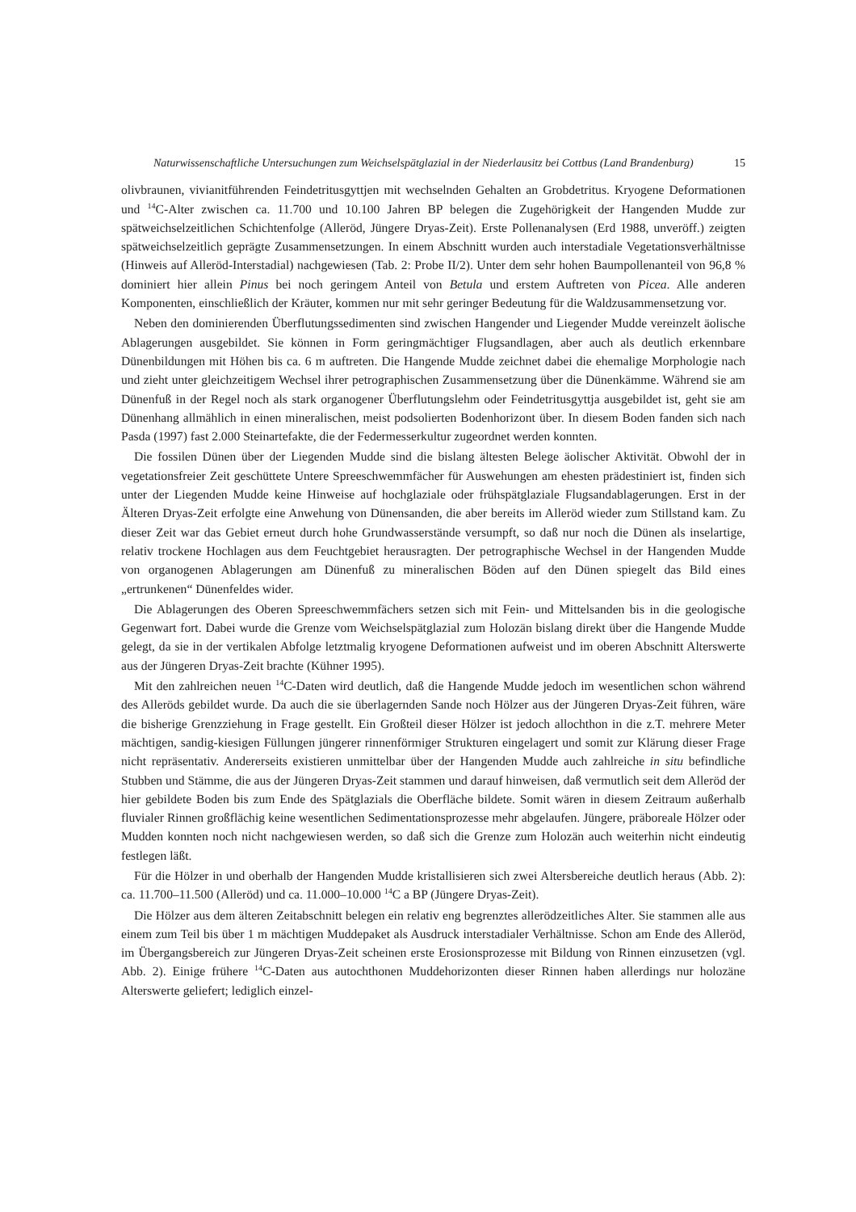Naturwissenschaftliche Untersuchungen zum Weichselspätglazial in der Niederlausitz bei Cottbus (Land Brandenburg) 15
olivbraunen, vivianitführenden Feindetritusgyttjen mit wechselnden Gehalten an Grobdetritus. Kryogene Deformationen und <sup>14</sup>C-Alter zwischen ca. 11.700 und 10.100 Jahren BP belegen die Zugehörigkeit der Hangenden Mudde zur spätweichselzeitlichen Schichtenfolge (Alleröd, Jüngere Dryas-Zeit). Erste Pollenanalysen (Erd 1988, unveröff.) zeigten spätweichselzeitlich geprägte Zusammensetzungen. In einem Abschnitt wurden auch interstadiale Vegetationsverhältnisse (Hinweis auf Alleröd-Interstadial) nachgewiesen (Tab. 2: Probe II/2). Unter dem sehr hohen Baumpollenanteil von 96,8 % dominiert hier allein Pinus bei noch geringem Anteil von Betula und erstem Auftreten von Picea. Alle anderen Komponenten, einschließlich der Kräuter, kommen nur mit sehr geringer Bedeutung für die Waldzusammensetzung vor.
Neben den dominierenden Überflutungssedimenten sind zwischen Hangender und Liegender Mudde vereinzelt äolische Ablagerungen ausgebildet. Sie können in Form geringmächtiger Flugsandlagen, aber auch als deutlich erkennbare Dünenbildungen mit Höhen bis ca. 6 m auftreten. Die Hangende Mudde zeichnet dabei die ehemalige Morphologie nach und zieht unter gleichzeitigem Wechsel ihrer petrographischen Zusammensetzung über die Dünenkämme. Während sie am Dünenfuß in der Regel noch als stark organogener Überflutungslehm oder Feindetritusgyttja ausgebildet ist, geht sie am Dünenhang allmählich in einen mineralischen, meist podsolierten Bodenhorizont über. In diesem Boden fanden sich nach Pasda (1997) fast 2.000 Steinartefakte, die der Federmesserkultur zugeordnet werden konnten.
Die fossilen Dünen über der Liegenden Mudde sind die bislang ältesten Belege äolischer Aktivität. Obwohl der in vegetationsfreier Zeit geschüttete Untere Spreeschwemmfächer für Auswehungen am ehesten prädestiniert ist, finden sich unter der Liegenden Mudde keine Hinweise auf hochglaziale oder frühspätglaziale Flugsandablagerungen. Erst in der Älteren Dryas-Zeit erfolgte eine Anwehung von Dünensanden, die aber bereits im Alleröd wieder zum Stillstand kam. Zu dieser Zeit war das Gebiet erneut durch hohe Grundwasserstände versumpft, so daß nur noch die Dünen als inselartige, relativ trockene Hochlagen aus dem Feuchtgebiet herausragten. Der petrographische Wechsel in der Hangenden Mudde von organogenen Ablagerungen am Dünenfuß zu mineralischen Böden auf den Dünen spiegelt das Bild eines „ertrunkenen“ Dünenfeldes wider.
Die Ablagerungen des Oberen Spreeschwemmfächers setzen sich mit Fein- und Mittelsanden bis in die geologische Gegenwart fort. Dabei wurde die Grenze vom Weichselspätglazial zum Holozän bislang direkt über die Hangende Mudde gelegt, da sie in der vertikalen Abfolge letztmalig kryogene Deformationen aufweist und im oberen Abschnitt Alterswerte aus der Jüngeren Dryas-Zeit brachte (Kühner 1995).
Mit den zahlreichen neuen <sup>14</sup>C-Daten wird deutlich, daß die Hangende Mudde jedoch im wesentlichen schon während des Alleröds gebildet wurde. Da auch die sie überlagernden Sande noch Hölzer aus der Jüngeren Dryas-Zeit führen, wäre die bisherige Grenzziehung in Frage gestellt. Ein Großteil dieser Hölzer ist jedoch allochthon in die z.T. mehrere Meter mächtigen, sandig-kiesigen Füllungen jüngerer rinnenförmiger Strukturen eingelagert und somit zur Klärung dieser Frage nicht repräsentativ. Andererseits existieren unmittelbar über der Hangenden Mudde auch zahlreiche in situ befindliche Stubben und Stämme, die aus der Jüngeren Dryas-Zeit stammen und darauf hinweisen, daß vermutlich seit dem Alleröd der hier gebildete Boden bis zum Ende des Spätglazials die Oberfläche bildete. Somit wären in diesem Zeitraum außerhalb fluvialer Rinnen großflächig keine wesentlichen Sedimentationsprozesse mehr abgelaufen. Jüngere, präboreale Hölzer oder Mudden konnten noch nicht nachgewiesen werden, so daß sich die Grenze zum Holozän auch weiterhin nicht eindeutig festlegen läßt.
Für die Hölzer in und oberhalb der Hangenden Mudde kristallisieren sich zwei Altersbereiche deutlich heraus (Abb. 2): ca. 11.700–11.500 (Alleröd) und ca. 11.000–10.000 <sup>14</sup>C a BP (Jüngere Dryas-Zeit).
Die Hölzer aus dem älteren Zeitabschnitt belegen ein relativ eng begrenztes allerödzeitliches Alter. Sie stammen alle aus einem zum Teil bis über 1 m mächtigen Muddepaket als Ausdruck interstadialer Verhältnisse. Schon am Ende des Alleröd, im Übergangsbereich zur Jüngeren Dryas-Zeit scheinen erste Erosionsprozesse mit Bildung von Rinnen einzusetzen (vgl. Abb. 2). Einige frühere <sup>14</sup>C-Daten aus autochthonen Muddehorizonten dieser Rinnen haben allerdings nur holozäne Alterswerte geliefert; lediglich einzel-